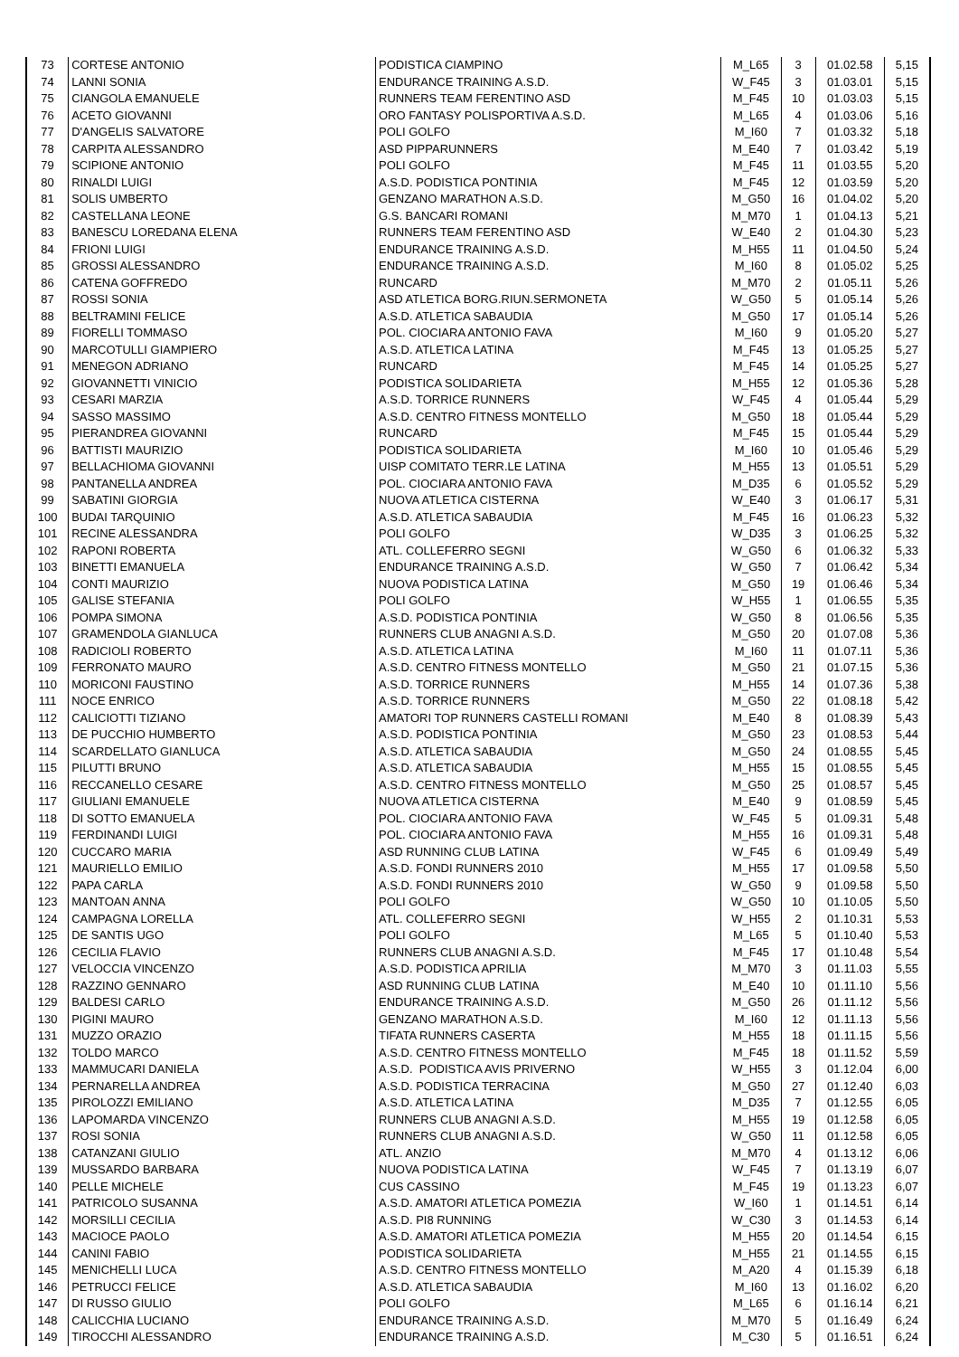| 73 | CORTESE ANTONIO | PODISTICA CIAMPINO | M_L65 | 3 | 01.02.58 | 5,15 |
| 74 | LANNI SONIA | ENDURANCE TRAINING A.S.D. | W_F45 | 3 | 01.03.01 | 5,15 |
| 75 | CIANGOLA EMANUELE | RUNNERS TEAM FERENTINO ASD | M_F45 | 10 | 01.03.03 | 5,15 |
| 76 | ACETO GIOVANNI | ORO FANTASY POLISPORTIVA A.S.D. | M_L65 | 4 | 01.03.06 | 5,16 |
| 77 | D'ANGELIS SALVATORE | POLI GOLFO | M_I60 | 7 | 01.03.32 | 5,18 |
| 78 | CARPITA ALESSANDRO | ASD PIPPARUNNERS | M_E40 | 7 | 01.03.42 | 5,19 |
| 79 | SCIPIONE ANTONIO | POLI GOLFO | M_F45 | 11 | 01.03.55 | 5,20 |
| 80 | RINALDI LUIGI | A.S.D. PODISTICA PONTINIA | M_F45 | 12 | 01.03.59 | 5,20 |
| 81 | SOLIS UMBERTO | GENZANO MARATHON A.S.D. | M_G50 | 16 | 01.04.02 | 5,20 |
| 82 | CASTELLANA LEONE | G.S. BANCARI ROMANI | M_M70 | 1 | 01.04.13 | 5,21 |
| 83 | BANESCU LOREDANA ELENA | RUNNERS TEAM FERENTINO ASD | W_E40 | 2 | 01.04.30 | 5,23 |
| 84 | FRIONI LUIGI | ENDURANCE TRAINING A.S.D. | M_H55 | 11 | 01.04.50 | 5,24 |
| 85 | GROSSI ALESSANDRO | ENDURANCE TRAINING A.S.D. | M_I60 | 8 | 01.05.02 | 5,25 |
| 86 | CATENA GOFFREDO | RUNCARD | M_M70 | 2 | 01.05.11 | 5,26 |
| 87 | ROSSI SONIA | ASD ATLETICA BORG.RIUN.SERMONETA | W_G50 | 5 | 01.05.14 | 5,26 |
| 88 | BELTRAMINI FELICE | A.S.D. ATLETICA SABAUDIA | M_G50 | 17 | 01.05.14 | 5,26 |
| 89 | FIORELLI TOMMASO | POL. CIOCIARA ANTONIO FAVA | M_I60 | 9 | 01.05.20 | 5,27 |
| 90 | MARCOTULLI GIAMPIERO | A.S.D. ATLETICA LATINA | M_F45 | 13 | 01.05.25 | 5,27 |
| 91 | MENEGON ADRIANO | RUNCARD | M_F45 | 14 | 01.05.25 | 5,27 |
| 92 | GIOVANNETTI VINICIO | PODISTICA SOLIDARIETA | M_H55 | 12 | 01.05.36 | 5,28 |
| 93 | CESARI MARZIA | A.S.D. TORRICE RUNNERS | W_F45 | 4 | 01.05.44 | 5,29 |
| 94 | SASSO MASSIMO | A.S.D. CENTRO FITNESS MONTELLO | M_G50 | 18 | 01.05.44 | 5,29 |
| 95 | PIERANDREA GIOVANNI | RUNCARD | M_F45 | 15 | 01.05.44 | 5,29 |
| 96 | BATTISTI MAURIZIO | PODISTICA SOLIDARIETA | M_I60 | 10 | 01.05.46 | 5,29 |
| 97 | BELLACHIOMA GIOVANNI | UISP COMITATO TERR.LE LATINA | M_H55 | 13 | 01.05.51 | 5,29 |
| 98 | PANTANELLA ANDREA | POL. CIOCIARA ANTONIO FAVA | M_D35 | 6 | 01.05.52 | 5,29 |
| 99 | SABATINI GIORGIA | NUOVA ATLETICA CISTERNA | W_E40 | 3 | 01.06.17 | 5,31 |
| 100 | BUDAI TARQUINIO | A.S.D. ATLETICA SABAUDIA | M_F45 | 16 | 01.06.23 | 5,32 |
| 101 | RECINE ALESSANDRA | POLI GOLFO | W_D35 | 3 | 01.06.25 | 5,32 |
| 102 | RAPONI ROBERTA | ATL. COLLEFERRO SEGNI | W_G50 | 6 | 01.06.32 | 5,33 |
| 103 | BINETTI EMANUELA | ENDURANCE TRAINING A.S.D. | W_G50 | 7 | 01.06.42 | 5,34 |
| 104 | CONTI MAURIZIO | NUOVA PODISTICA LATINA | M_G50 | 19 | 01.06.46 | 5,34 |
| 105 | GALISE STEFANIA | POLI GOLFO | W_H55 | 1 | 01.06.55 | 5,35 |
| 106 | POMPA SIMONA | A.S.D. PODISTICA PONTINIA | W_G50 | 8 | 01.06.56 | 5,35 |
| 107 | GRAMENDOLA GIANLUCA | RUNNERS CLUB ANAGNI A.S.D. | M_G50 | 20 | 01.07.08 | 5,36 |
| 108 | RADICIOLI ROBERTO | A.S.D. ATLETICA LATINA | M_I60 | 11 | 01.07.11 | 5,36 |
| 109 | FERRONATO MAURO | A.S.D. CENTRO FITNESS MONTELLO | M_G50 | 21 | 01.07.15 | 5,36 |
| 110 | MORICONI FAUSTINO | A.S.D. TORRICE RUNNERS | M_H55 | 14 | 01.07.36 | 5,38 |
| 111 | NOCE ENRICO | A.S.D. TORRICE RUNNERS | M_G50 | 22 | 01.08.18 | 5,42 |
| 112 | CALICIOTTI TIZIANO | AMATORI TOP RUNNERS CASTELLI ROMANI | M_E40 | 8 | 01.08.39 | 5,43 |
| 113 | DE PUCCHIO HUMBERTO | A.S.D. PODISTICA PONTINIA | M_G50 | 23 | 01.08.53 | 5,44 |
| 114 | SCARDELLATO GIANLUCA | A.S.D. ATLETICA SABAUDIA | M_G50 | 24 | 01.08.55 | 5,45 |
| 115 | PILUTTI BRUNO | A.S.D. ATLETICA SABAUDIA | M_H55 | 15 | 01.08.55 | 5,45 |
| 116 | RECCANELLO CESARE | A.S.D. CENTRO FITNESS MONTELLO | M_G50 | 25 | 01.08.57 | 5,45 |
| 117 | GIULIANI EMANUELE | NUOVA ATLETICA CISTERNA | M_E40 | 9 | 01.08.59 | 5,45 |
| 118 | DI SOTTO EMANUELA | POL. CIOCIARA ANTONIO FAVA | W_F45 | 5 | 01.09.31 | 5,48 |
| 119 | FERDINANDI LUIGI | POL. CIOCIARA ANTONIO FAVA | M_H55 | 16 | 01.09.31 | 5,48 |
| 120 | CUCCARO MARIA | ASD RUNNING CLUB LATINA | W_F45 | 6 | 01.09.49 | 5,49 |
| 121 | MAURIELLO EMILIO | A.S.D. FONDI RUNNERS 2010 | M_H55 | 17 | 01.09.58 | 5,50 |
| 122 | PAPA CARLA | A.S.D. FONDI RUNNERS 2010 | W_G50 | 9 | 01.09.58 | 5,50 |
| 123 | MANTOAN ANNA | POLI GOLFO | W_G50 | 10 | 01.10.05 | 5,50 |
| 124 | CAMPAGNA LORELLA | ATL. COLLEFERRO SEGNI | W_H55 | 2 | 01.10.31 | 5,53 |
| 125 | DE SANTIS UGO | POLI GOLFO | M_L65 | 5 | 01.10.40 | 5,53 |
| 126 | CECILIA FLAVIO | RUNNERS CLUB ANAGNI A.S.D. | M_F45 | 17 | 01.10.48 | 5,54 |
| 127 | VELOCCIA VINCENZO | A.S.D. PODISTICA APRILIA | M_M70 | 3 | 01.11.03 | 5,55 |
| 128 | RAZZINO GENNARO | ASD RUNNING CLUB LATINA | M_E40 | 10 | 01.11.10 | 5,56 |
| 129 | BALDESI CARLO | ENDURANCE TRAINING A.S.D. | M_G50 | 26 | 01.11.12 | 5,56 |
| 130 | PIGINI MAURO | GENZANO MARATHON A.S.D. | M_I60 | 12 | 01.11.13 | 5,56 |
| 131 | MUZZO ORAZIO | TIFATA RUNNERS CASERTA | M_H55 | 18 | 01.11.15 | 5,56 |
| 132 | TOLDO MARCO | A.S.D. CENTRO FITNESS MONTELLO | M_F45 | 18 | 01.11.52 | 5,59 |
| 133 | MAMMUCARI DANIELA | A.S.D. PODISTICA AVIS PRIVERNO | W_H55 | 3 | 01.12.04 | 6,00 |
| 134 | PERNARELLA ANDREA | A.S.D. PODISTICA TERRACINA | M_G50 | 27 | 01.12.40 | 6,03 |
| 135 | PIROLOZZI EMILIANO | A.S.D. ATLETICA LATINA | M_D35 | 7 | 01.12.55 | 6,05 |
| 136 | LAPOMARDA VINCENZO | RUNNERS CLUB ANAGNI A.S.D. | M_H55 | 19 | 01.12.58 | 6,05 |
| 137 | ROSI SONIA | RUNNERS CLUB ANAGNI A.S.D. | W_G50 | 11 | 01.12.58 | 6,05 |
| 138 | CATANZANI GIULIO | ATL. ANZIO | M_M70 | 4 | 01.13.12 | 6,06 |
| 139 | MUSSARDO BARBARA | NUOVA PODISTICA LATINA | W_F45 | 7 | 01.13.19 | 6,07 |
| 140 | PELLE MICHELE | CUS CASSINO | M_F45 | 19 | 01.13.23 | 6,07 |
| 141 | PATRICOLO SUSANNA | A.S.D. AMATORI ATLETICA POMEZIA | W_I60 | 1 | 01.14.51 | 6,14 |
| 142 | MORSILLI CECILIA | A.S.D. PI8 RUNNING | W_C30 | 3 | 01.14.53 | 6,14 |
| 143 | MACIOCE PAOLO | A.S.D. AMATORI ATLETICA POMEZIA | M_H55 | 20 | 01.14.54 | 6,15 |
| 144 | CANINI FABIO | PODISTICA SOLIDARIETA | M_H55 | 21 | 01.14.55 | 6,15 |
| 145 | MENICHELLI LUCA | A.S.D. CENTRO FITNESS MONTELLO | M_A20 | 4 | 01.15.39 | 6,18 |
| 146 | PETRUCCI FELICE | A.S.D. ATLETICA SABAUDIA | M_I60 | 13 | 01.16.02 | 6,20 |
| 147 | DI RUSSO GIULIO | POLI GOLFO | M_L65 | 6 | 01.16.14 | 6,21 |
| 148 | CALICCHIA LUCIANO | ENDURANCE TRAINING A.S.D. | M_M70 | 5 | 01.16.49 | 6,24 |
| 149 | TIROCCHI ALESSANDRO | ENDURANCE TRAINING A.S.D. | M_C30 | 5 | 01.16.51 | 6,24 |